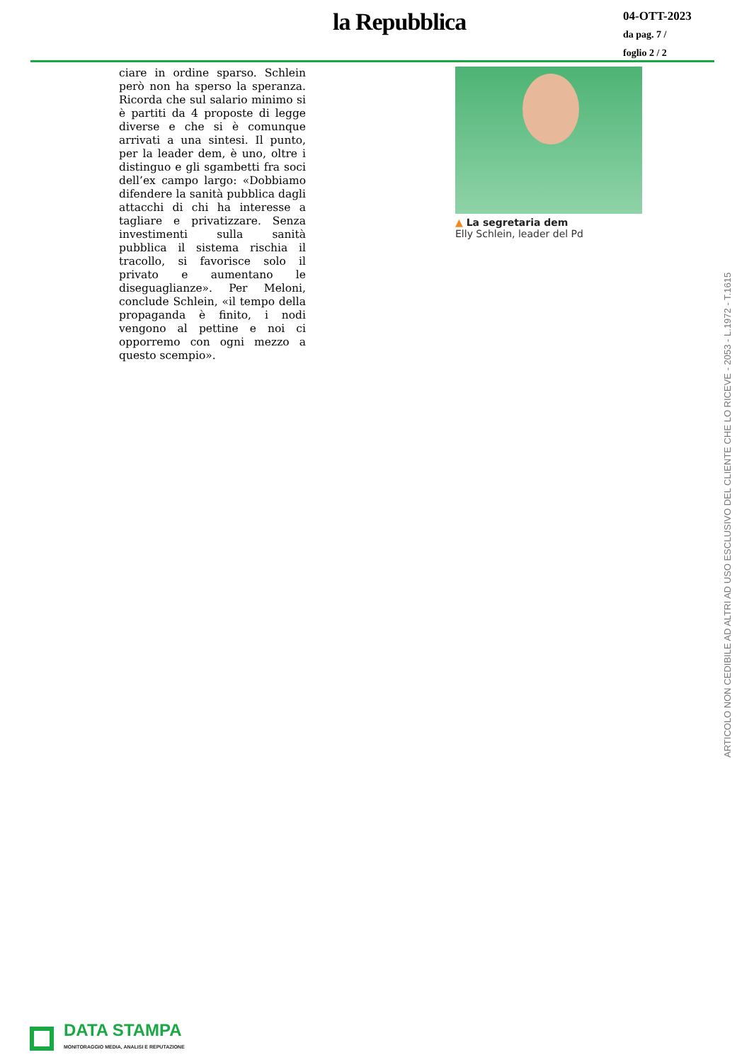la Repubblica
04-OTT-2023
da pag. 7 /
foglio 2 / 2
ciare in ordine sparso. Schlein però non ha sperso la speranza. Ricorda che sul salario minimo si è partiti da 4 proposte di legge diverse e che si è comunque arrivati a una sintesi. Il punto, per la leader dem, è uno, oltre i distinguo e gli sgambetti fra soci dell’ex campo largo: «Dobbiamo difendere la sanità pubblica dagli attacchi di chi ha interesse a tagliare e privatizzare. Senza investimenti sulla sanità pubblica il sistema rischia il tracollo, si favorisce solo il privato e aumentano le diseguaglianze». Per Meloni, conclude Schlein, «il tempo della propaganda è finito, i nodi vengono al pettine e noi ci opporremo con ogni mezzo a questo scempio».
▲ La segretaria dem
Elly Schlein, leader del Pd
ARTICOLO NON CEDIBILE AD ALTRI AD USO ESCLUSIVO DEL CLIENTE CHE LO RICEVE - 2053 - L.1972 - T.1615
DATA STAMPA
MONITORAGGIO MEDIA, ANALISI E REPUTAZIONE